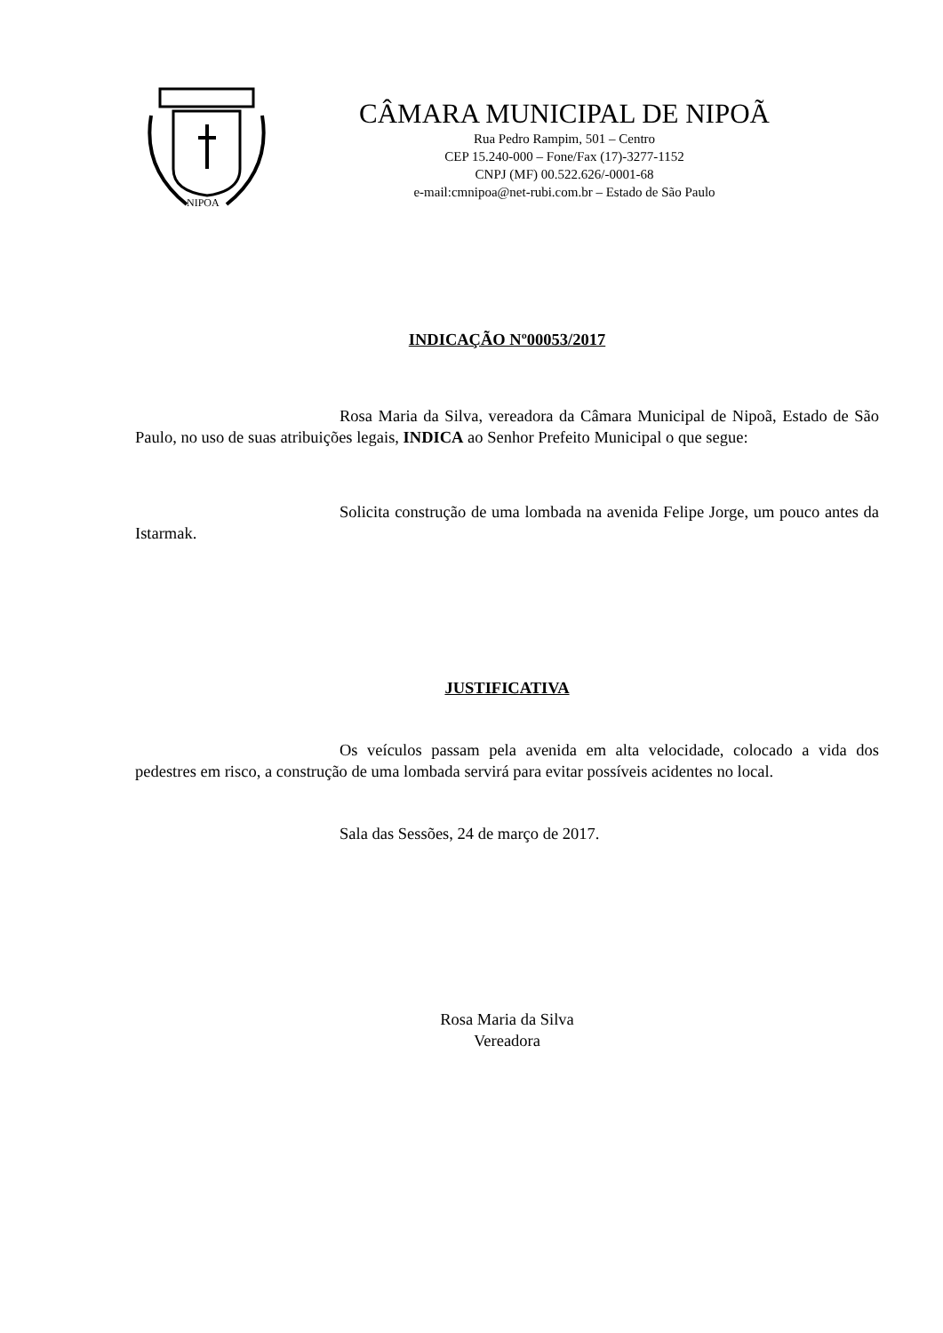NIPOA
CÂMARA MUNICIPAL DE NIPOÃ
Rua Pedro Rampim, 501 – Centro
CEP 15.240-000 – Fone/Fax (17)-3277-1152
CNPJ (MF) 00.522.626/-0001-68
e-mail:cmnipoa@net-rubi.com.br – Estado de São Paulo
INDICAÇÃO Nº00053/2017
Rosa Maria da Silva, vereadora da Câmara Municipal de Nipoã, Estado de São Paulo, no uso de suas atribuições legais, INDICA ao Senhor Prefeito Municipal o que segue:
Solicita construção de uma lombada na avenida Felipe Jorge, um pouco antes da Istarmak.
JUSTIFICATIVA
Os veículos passam pela avenida em alta velocidade, colocado a vida dos pedestres em risco, a construção de uma lombada servirá para evitar possíveis acidentes no local.
Sala das Sessões, 24 de março de 2017.
Rosa Maria da Silva
Vereadora